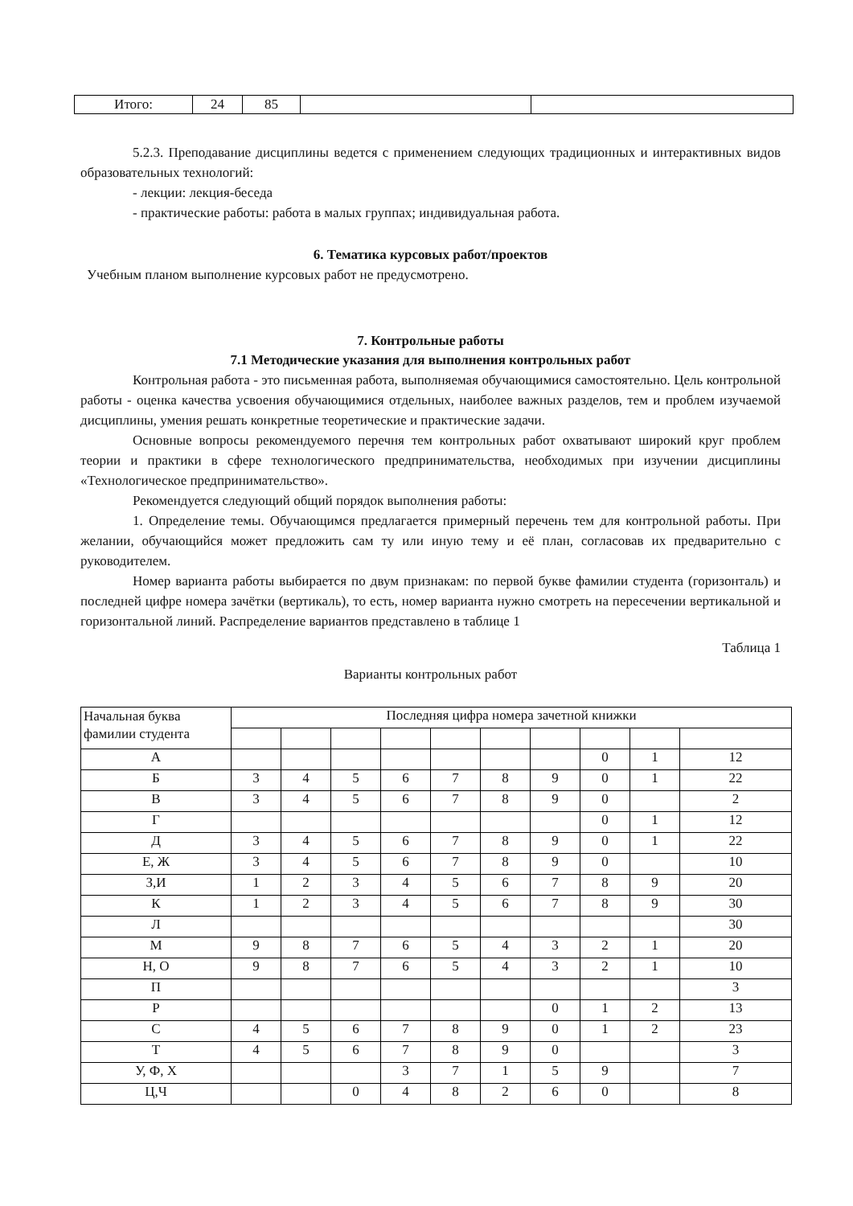| Итого: | 24 | 85 | | |
5.2.3. Преподавание дисциплины ведется с применением следующих традиционных и интерактивных видов образовательных технологий:
- лекции: лекция-беседа
- практические работы: работа в малых группах; индивидуальная работа.
6. Тематика курсовых работ/проектов
Учебным планом выполнение курсовых работ не предусмотрено.
7. Контрольные работы
7.1 Методические указания для выполнения контрольных работ
Контрольная работа - это письменная работа, выполняемая обучающимися самостоятельно. Цель контрольной работы - оценка качества усвоения обучающимися отдельных, наиболее важных разделов, тем и проблем изучаемой дисциплины, умения решать конкретные теоретические и практические задачи.
Основные вопросы рекомендуемого перечня тем контрольных работ охватывают широкий круг проблем теории и практики в сфере технологического предпринимательства, необходимых при изучении дисциплины «Технологическое предпринимательство».
Рекомендуется следующий общий порядок выполнения работы:
1. Определение темы. Обучающимся предлагается примерный перечень тем для контрольной работы. При желании, обучающийся может предложить сам ту или иную тему и её план, согласовав их предварительно с руководителем.
Номер варианта работы выбирается по двум признакам: по первой букве фамилии студента (горизонталь) и последней цифре номера зачётки (вертикаль), то есть, номер варианта нужно смотреть на пересечении вертикальной и горизонтальной линий. Распределение вариантов представлено в таблице 1
Таблица 1
Варианты контрольных работ
| Начальная буква фамилии студента | Последняя цифра номера зачетной книжки | | | | | | | | | |
| А | | | | | | | | 0 | 1 | 12 |
| Б | 3 | 4 | 5 | 6 | 7 | 8 | 9 | 0 | 1 | 22 |
| В | 3 | 4 | 5 | 6 | 7 | 8 | 9 | 0 | | 2 |
| Г | | | | | | | | 0 | 1 | 12 |
| Д | 3 | 4 | 5 | 6 | 7 | 8 | 9 | 0 | 1 | 22 |
| Е, Ж | 3 | 4 | 5 | 6 | 7 | 8 | 9 | 0 | | 10 |
| З,И | 1 | 2 | 3 | 4 | 5 | 6 | 7 | 8 | 9 | 20 |
| К | 1 | 2 | 3 | 4 | 5 | 6 | 7 | 8 | 9 | 30 |
| Л | | | | | | | | | | 30 |
| М | 9 | 8 | 7 | 6 | 5 | 4 | 3 | 2 | 1 | 20 |
| Н, О | 9 | 8 | 7 | 6 | 5 | 4 | 3 | 2 | 1 | 10 |
| П | | | | | | | | | | 3 |
| Р | | | | | | | 0 | 1 | 2 | 13 |
| С | 4 | 5 | 6 | 7 | 8 | 9 | 0 | 1 | 2 | 23 |
| Т | 4 | 5 | 6 | 7 | 8 | 9 | 0 | | | 3 |
| У, Ф, Х | | | | 3 | 7 | 1 | 5 | 9 | | 7 |
| Ц,Ч | | | 0 | 4 | 8 | 2 | 6 | 0 | | 8 |